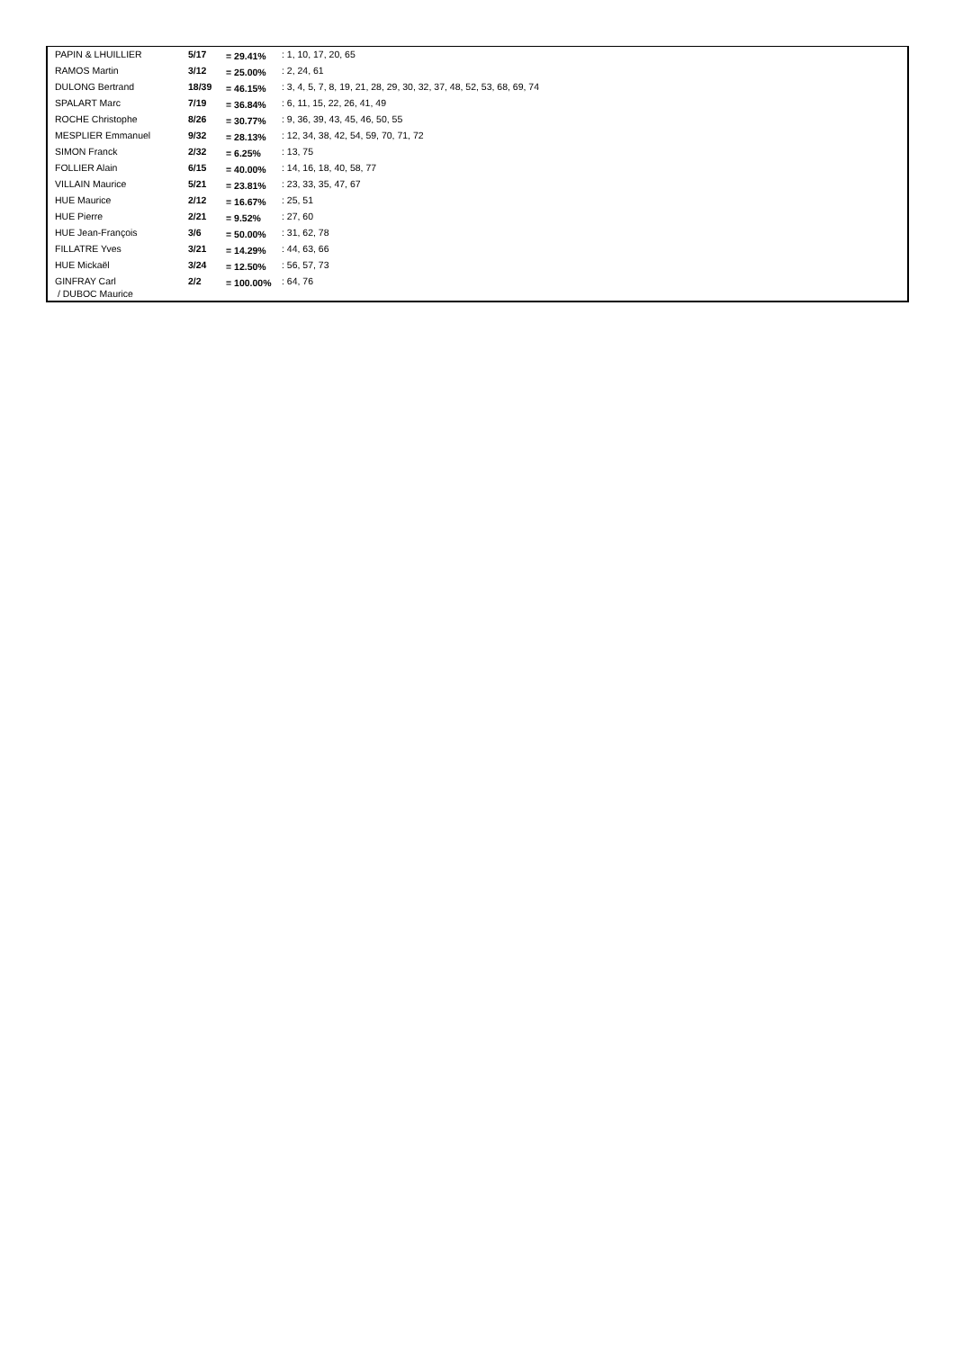| PAPIN & LHUILLIER | 5/17 | = 29.41% | : 1, 10, 17, 20, 65 |
| RAMOS Martin | 3/12 | = 25.00% | : 2, 24, 61 |
| DULONG Bertrand | 18/39 | = 46.15% | : 3, 4, 5, 7, 8, 19, 21, 28, 29, 30, 32, 37, 48, 52, 53, 68, 69, 74 |
| SPALART Marc | 7/19 | = 36.84% | : 6, 11, 15, 22, 26, 41, 49 |
| ROCHE Christophe | 8/26 | = 30.77% | : 9, 36, 39, 43, 45, 46, 50, 55 |
| MESPLIER Emmanuel | 9/32 | = 28.13% | : 12, 34, 38, 42, 54, 59, 70, 71, 72 |
| SIMON Franck | 2/32 | = 6.25% | : 13, 75 |
| FOLLIER Alain | 6/15 | = 40.00% | : 14, 16, 18, 40, 58, 77 |
| VILLAIN Maurice | 5/21 | = 23.81% | : 23, 33, 35, 47, 67 |
| HUE Maurice | 2/12 | = 16.67% | : 25, 51 |
| HUE Pierre | 2/21 | = 9.52% | : 27, 60 |
| HUE Jean-François | 3/6 | = 50.00% | : 31, 62, 78 |
| FILLATRE Yves | 3/21 | = 14.29% | : 44, 63, 66 |
| HUE Mickaël | 3/24 | = 12.50% | : 56, 57, 73 |
| GINFRAY Carl / DUBOC Maurice | 2/2 | = 100.00% | : 64, 76 |